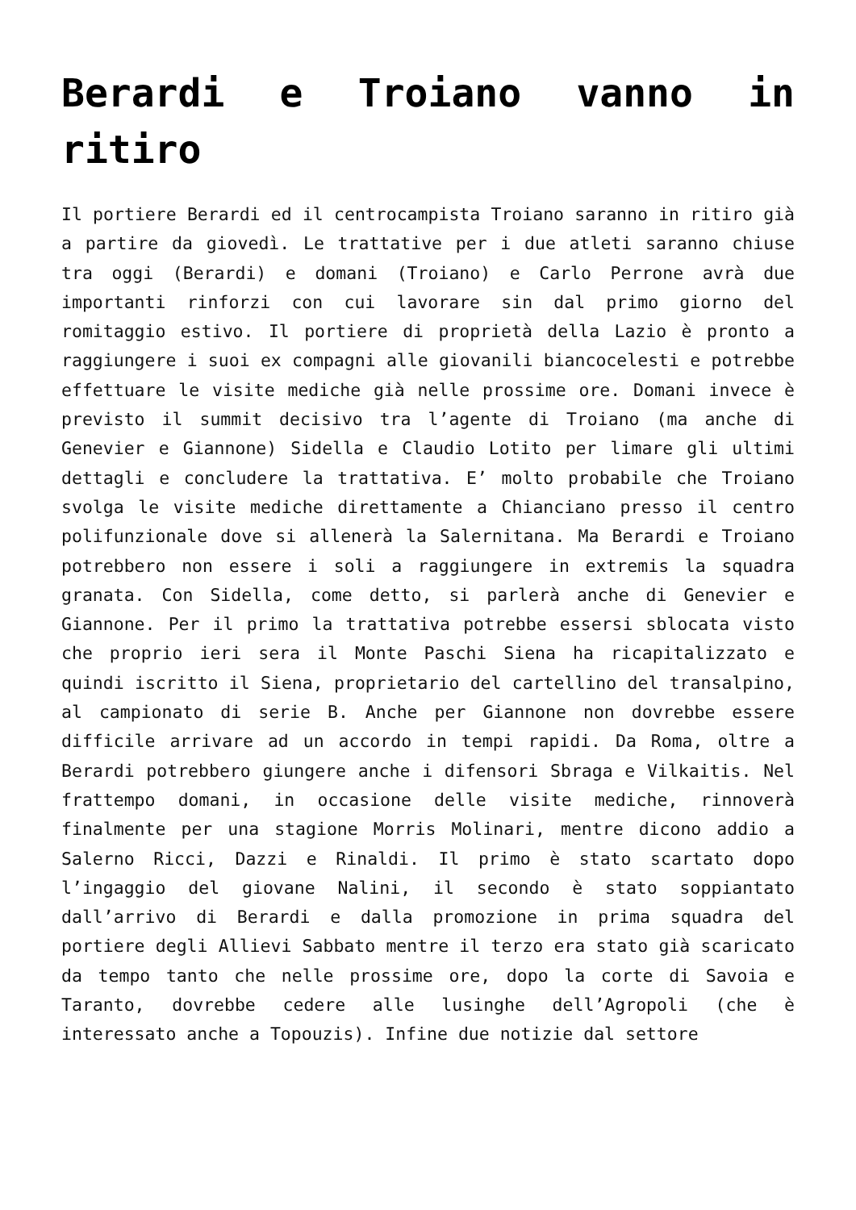Berardi e Troiano vanno in ritiro
Il portiere Berardi ed il centrocampista Troiano saranno in ritiro già a partire da giovedì. Le trattative per i due atleti saranno chiuse tra oggi (Berardi) e domani (Troiano) e Carlo Perrone avrà due importanti rinforzi con cui lavorare sin dal primo giorno del romitaggio estivo. Il portiere di proprietà della Lazio è pronto a raggiungere i suoi ex compagni alle giovanili biancocelesti e potrebbe effettuare le visite mediche già nelle prossime ore. Domani invece è previsto il summit decisivo tra l’agente di Troiano (ma anche di Genevier e Giannone) Sidella e Claudio Lotito per limare gli ultimi dettagli e concludere la trattativa. E’ molto probabile che Troiano svolga le visite mediche direttamente a Chianciano presso il centro polifunzionale dove si allenerà la Salernitana. Ma Berardi e Troiano potrebbero non essere i soli a raggiungere in extremis la squadra granata. Con Sidella, come detto, si parlerà anche di Genevier e Giannone. Per il primo la trattativa potrebbe essersi sblocata visto che proprio ieri sera il Monte Paschi Siena ha ricapitalizzato e quindi iscritto il Siena, proprietario del cartellino del transalpino, al campionato di serie B. Anche per Giannone non dovrebbe essere difficile arrivare ad un accordo in tempi rapidi. Da Roma, oltre a Berardi potrebbero giungere anche i difensori Sbraga e Vilkaitis. Nel frattempo domani, in occasione delle visite mediche, rinnoverà finalmente per una stagione Morris Molinari, mentre dicono addio a Salerno Ricci, Dazzi e Rinaldi. Il primo è stato scartato dopo l’ingaggio del giovane Nalini, il secondo è stato soppiantato dall’arrivo di Berardi e dalla promozione in prima squadra del portiere degli Allievi Sabbato mentre il terzo era stato già scaricato da tempo tanto che nelle prossime ore, dopo la corte di Savoia e Taranto, dovrebbe cedere alle lusinghe dell’Agropoli (che è interessato anche a Topouzis). Infine due notizie dal settore